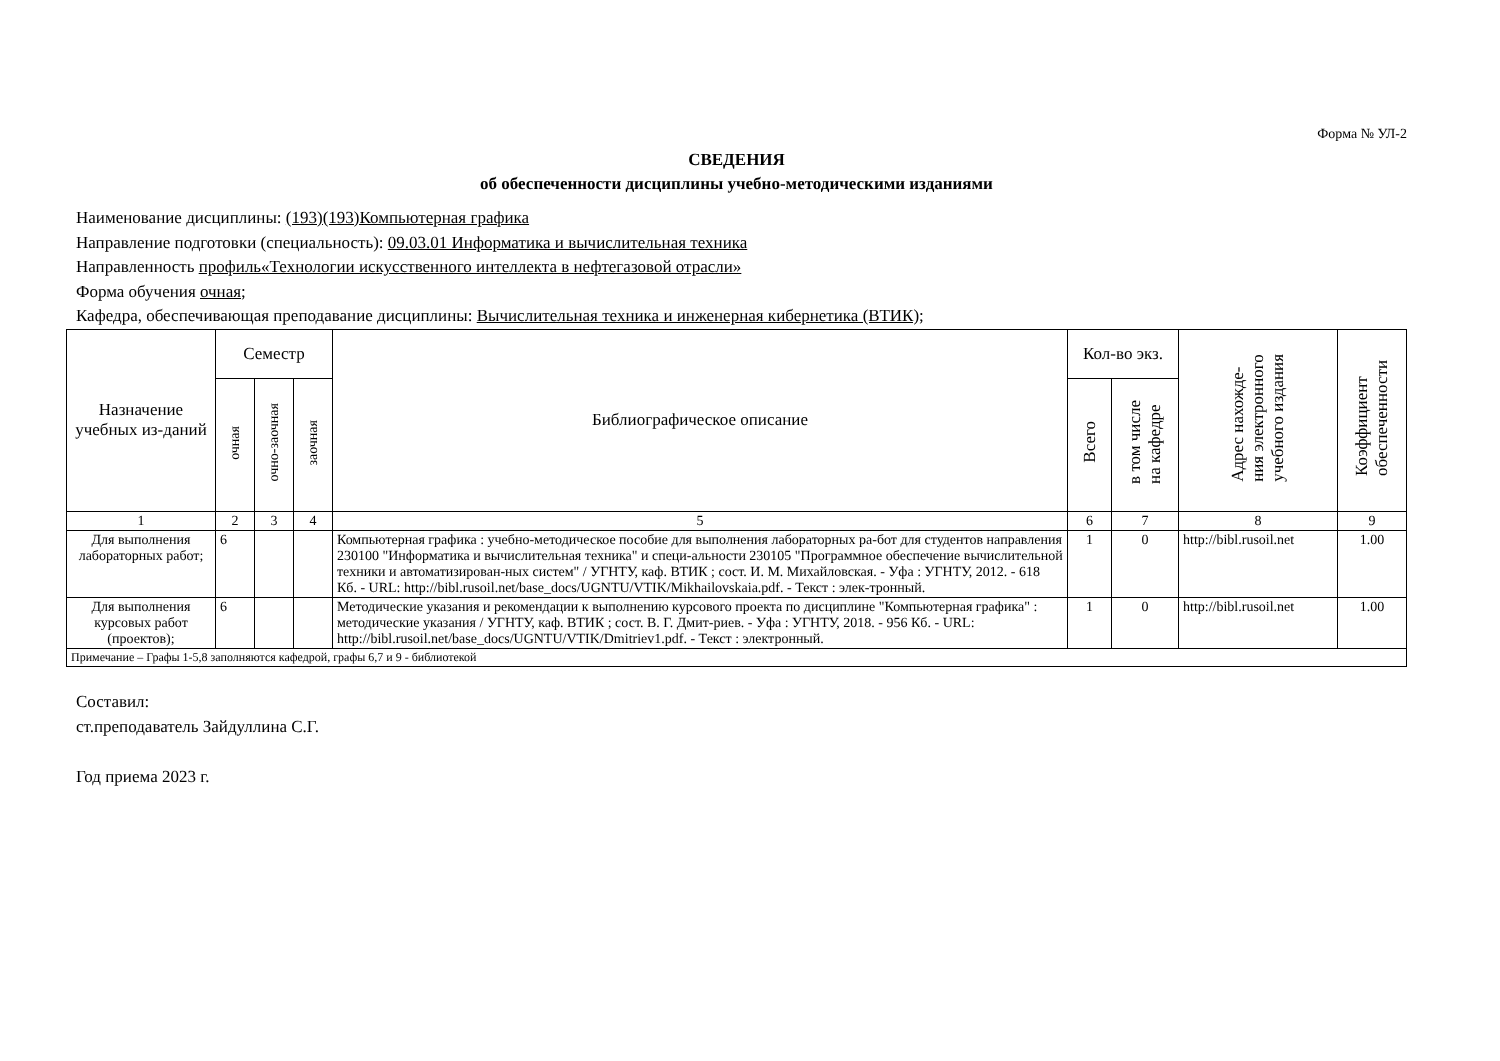Форма № УЛ-2
СВЕДЕНИЯ
об обеспеченности дисциплины учебно-методическими изданиями
Наименование дисциплины: (193)(193)Компьютерная графика
Направление подготовки (специальность): 09.03.01 Информатика и вычислительная техника
Направленность профиль«Технологии искусственного интеллекта в нефтегазовой отрасли»
Форма обучения очная;
Кафедра, обеспечивающая преподавание дисциплины: Вычислительная техника и инженерная кибернетика (ВТИК);
| Назначение учебных из-даний | Семестр | | | Библиографическое описание | Кол-во экз. | | Адрес нахожде- ния электронного учебного издания | Коэффициент обеспеченности |
| --- | --- | --- | --- | --- | --- | --- | --- | --- |
| | очная | очно-заочная | заочная | | Всего | в том числе на кафедре | | |
| 1 | 2 | 3 | 4 | 5 | 6 | 7 | 8 | 9 |
| Для выполнения лабораторных работ; | 6 | | | Компьютерная графика : учебно-методическое пособие для выполнения лабораторных ра-бот для студентов направления 230100 "Информатика и вычислительная техника" и специ-альности 230105 "Программное обеспечение вычислительной техники и автоматизирован-ных систем" / УГНТУ, каф. ВТИК ; сост. И. М. Михайловская. - Уфа : УГНТУ, 2012. - 618 Кб. - URL: http://bibl.rusoil.net/base_docs/UGNTU/VTIK/Mikhailovskaia.pdf. - Текст : элек-тронный. | 1 | 0 | http://bibl.rusoil.net | 1.00 |
| Для выполнения курсовых работ (проектов); | 6 | | | Методические указания и рекомендации к выполнению курсового проекта по дисциплине "Компьютерная графика" : методические указания / УГНТУ, каф. ВТИК ; сост. В. Г. Дмит-риев. - Уфа : УГНТУ, 2018. - 956 Кб. - URL: http://bibl.rusoil.net/base_docs/UGNTU/VTIK/Dmitriev1.pdf. - Текст : электронный. | 1 | 0 | http://bibl.rusoil.net | 1.00 |
| Примечание – Графы 1-5,8 заполняются кафедрой, графы 6,7 и 9 - библиотекой | | | | | | | | |
Составил:
ст.преподаватель Зайдуллина С.Г.
Год приема 2023 г.